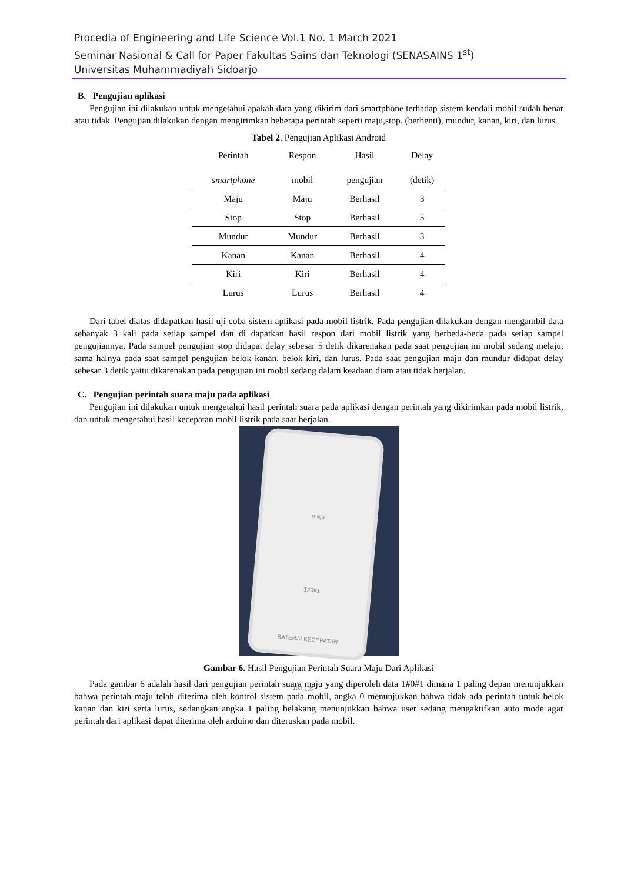Procedia of Engineering and Life Science Vol.1 No. 1 March 2021
Seminar Nasional & Call for Paper Fakultas Sains dan Teknologi (SENASAINS 1<sup>st</sup>)
Universitas Muhammadiyah Sidoarjo
B. Pengujian aplikasi
Pengujian ini dilakukan untuk mengetahui apakah data yang dikirim dari smartphone terhadap sistem kendali mobil sudah benar atau tidak. Pengujian dilakukan dengan mengirimkan beberapa perintah seperti maju,stop. (berhenti), mundur, kanan, kiri, dan lurus.
Tabel 2. Pengujian Aplikasi Android
| Perintah smartphone | Respon mobil | Hasil pengujian | Delay (detik) |
| --- | --- | --- | --- |
| Maju | Maju | Berhasil | 3 |
| Stop | Stop | Berhasil | 5 |
| Mundur | Mundur | Berhasil | 3 |
| Kanan | Kanan | Berhasil | 4 |
| Kiri | Kiri | Berhasil | 4 |
| Lurus | Lurus | Berhasil | 4 |
Dari tabel diatas didapatkan hasil uji coba sistem aplikasi pada mobil listrik. Pada pengujian dilakukan dengan mengambil data sebanyak 3 kali pada setiap sampel dan di dapatkan hasil respon dari mobil listrik yang berbeda-beda pada setiap sampel pengujiannya. Pada sampel pengujian stop didapat delay sebesar 5 detik dikarenakan pada saat pengujian ini mobil sedang melaju, sama halnya pada saat sampel pengujian belok kanan, belok kiri, dan lurus. Pada saat pengujian maju dan mundur didapat delay sebesar 3 detik yaitu dikarenakan pada pengujian ini mobil sedang dalam keadaan diam atau tidak berjalan.
C. Pengujian perintah suara maju pada aplikasi
Pengujian ini dilakukan untuk mengetahui hasil perintah suara pada aplikasi dengan perintah yang dikirimkan pada mobil listrik, dan untuk mengetahui hasil kecepatan mobil listrik pada saat berjalan.
maju
1#0#1
BATERAI KECEPATAN
103 103
Gambar 6. Hasil Pengujian Perintah Suara Maju Dari Aplikasi
Pada gambar 6 adalah hasil dari pengujian perintah suara maju yang diperoleh data 1#0#1 dimana 1 paling depan menunjukkan bahwa perintah maju telah diterima oleh kontrol sistem pada mobil, angka 0 menunjukkan bahwa tidak ada perintah untuk belok kanan dan kiri serta lurus, sedangkan angka 1 paling belakang menunjukkan bahwa user sedang mengaktifkan auto mode agar perintah dari aplikasi dapat diterima oleh arduino dan diteruskan pada mobil.